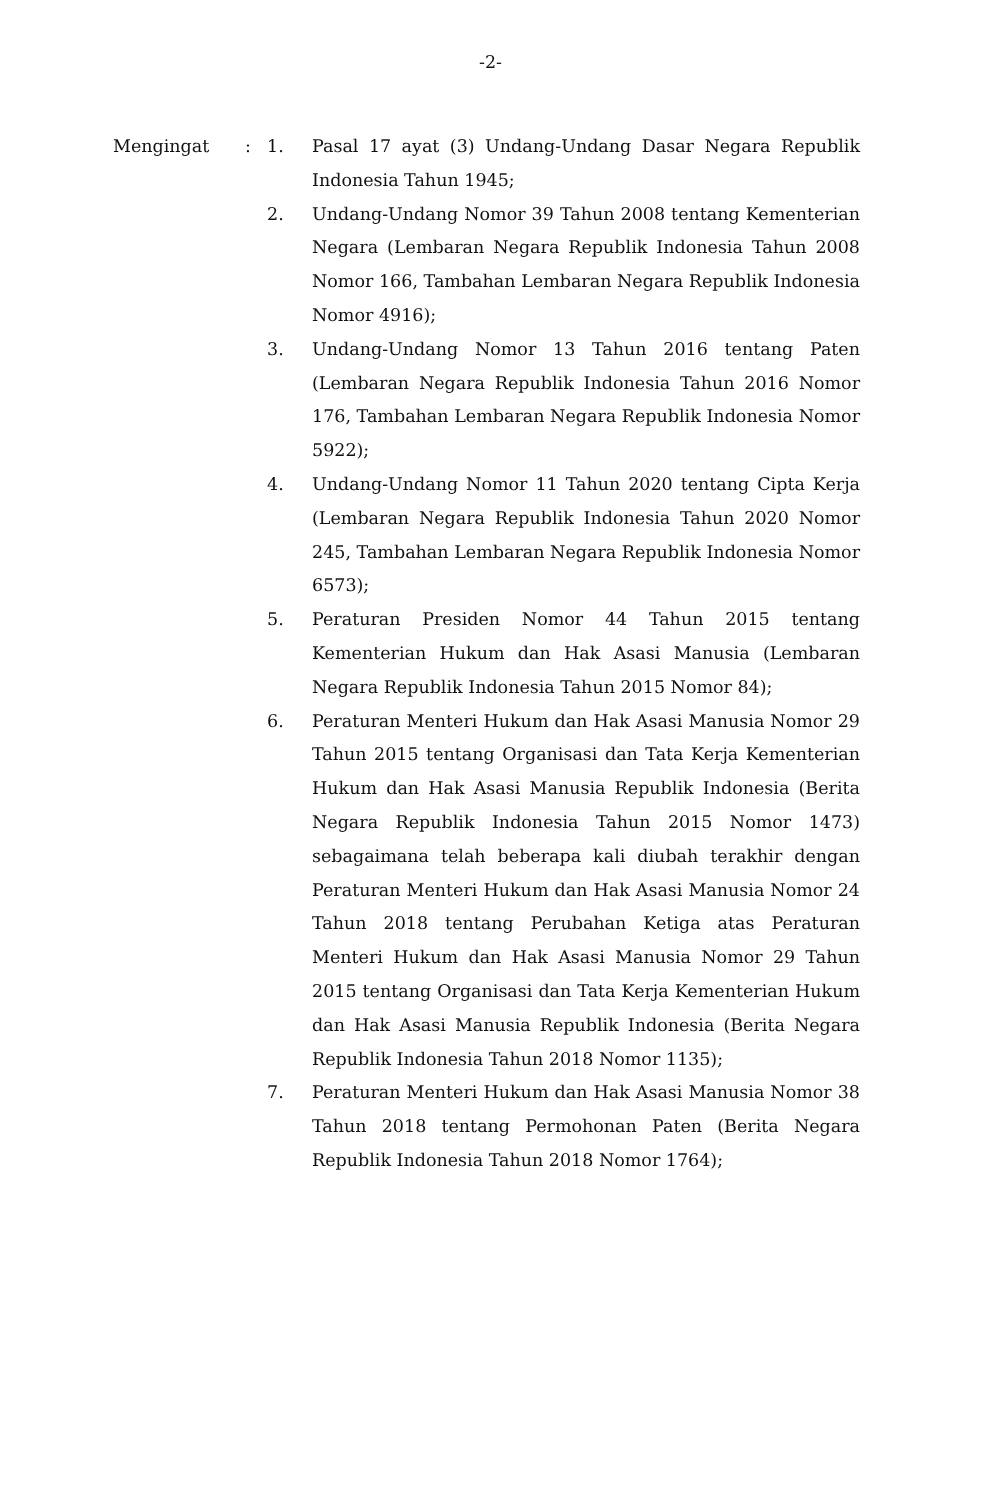-2-
Mengingat : 1. Pasal 17 ayat (3) Undang-Undang Dasar Negara Republik Indonesia Tahun 1945;
2. Undang-Undang Nomor 39 Tahun 2008 tentang Kementerian Negara (Lembaran Negara Republik Indonesia Tahun 2008 Nomor 166, Tambahan Lembaran Negara Republik Indonesia Nomor 4916);
3. Undang-Undang Nomor 13 Tahun 2016 tentang Paten (Lembaran Negara Republik Indonesia Tahun 2016 Nomor 176, Tambahan Lembaran Negara Republik Indonesia Nomor 5922);
4. Undang-Undang Nomor 11 Tahun 2020 tentang Cipta Kerja (Lembaran Negara Republik Indonesia Tahun 2020 Nomor 245, Tambahan Lembaran Negara Republik Indonesia Nomor 6573);
5. Peraturan Presiden Nomor 44 Tahun 2015 tentang Kementerian Hukum dan Hak Asasi Manusia (Lembaran Negara Republik Indonesia Tahun 2015 Nomor 84);
6. Peraturan Menteri Hukum dan Hak Asasi Manusia Nomor 29 Tahun 2015 tentang Organisasi dan Tata Kerja Kementerian Hukum dan Hak Asasi Manusia Republik Indonesia (Berita Negara Republik Indonesia Tahun 2015 Nomor 1473) sebagaimana telah beberapa kali diubah terakhir dengan Peraturan Menteri Hukum dan Hak Asasi Manusia Nomor 24 Tahun 2018 tentang Perubahan Ketiga atas Peraturan Menteri Hukum dan Hak Asasi Manusia Nomor 29 Tahun 2015 tentang Organisasi dan Tata Kerja Kementerian Hukum dan Hak Asasi Manusia Republik Indonesia (Berita Negara Republik Indonesia Tahun 2018 Nomor 1135);
7. Peraturan Menteri Hukum dan Hak Asasi Manusia Nomor 38 Tahun 2018 tentang Permohonan Paten (Berita Negara Republik Indonesia Tahun 2018 Nomor 1764);